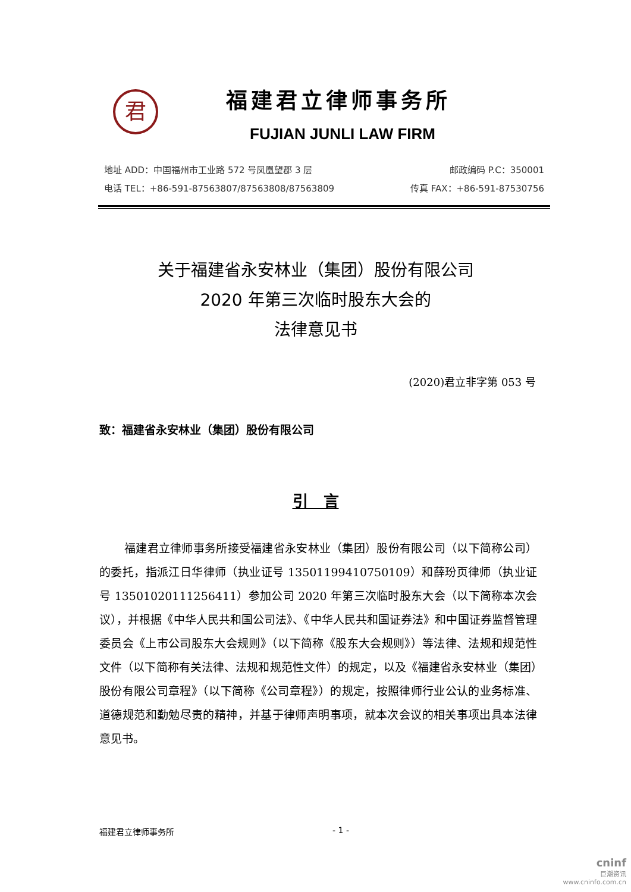君
福建君立律师事务所
FUJIAN JUNLI LAW FIRM
地址 ADD：中国福州市工业路 572 号凤凰望郡 3 层
电话 TEL：+86-591-87563807/87563808/87563809
邮政编码 P.C：350001
传真 FAX：+86-591-87530756
关于福建省永安林业（集团）股份有限公司
2020 年第三次临时股东大会的
法律意见书
(2020)君立非字第 053 号
致：福建省永安林业（集团）股份有限公司
引　言
福建君立律师事务所接受福建省永安林业（集团）股份有限公司（以下简称公司）的委托，指派江日华律师（执业证号 13501199410750109）和薛玢页律师（执业证号 13501020111256411）参加公司 2020 年第三次临时股东大会（以下简称本次会议），并根据《中华人民共和国公司法》、《中华人民共和国证券法》和中国证券监督管理委员会《上市公司股东大会规则》（以下简称《股东大会规则》）等法律、法规和规范性文件（以下简称有关法律、法规和规范性文件）的规定，以及《福建省永安林业（集团）股份有限公司章程》（以下简称《公司章程》）的规定，按照律师行业公认的业务标准、道德规范和勤勉尽责的精神，并基于律师声明事项，就本次会议的相关事项出具本法律意见书。
福建君立律师事务所 - 1 -
cninf
巨潮资讯
www.cninfo.com.cn